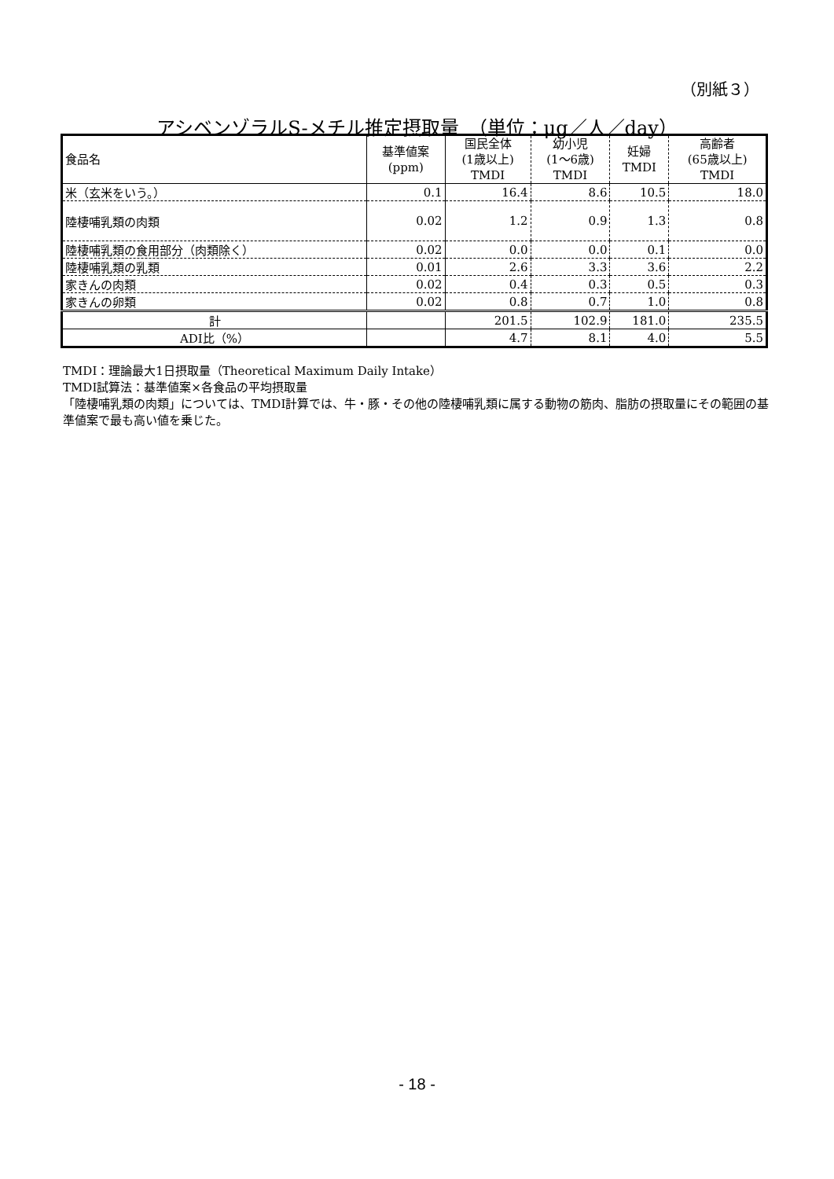（別紙３）
アシベンゾラルS-メチル推定摂取量　（単位：μg／人／day）
| 食品名 | 基準値案 (ppm) | 国民全体 (1歳以上) TMDI | 幼小児 (1～6歳) TMDI | 妊婦 TMDI | 高齢者 (65歳以上) TMDI |
| --- | --- | --- | --- | --- | --- |
| 米（玄米をいう。） | 0.1 | 16.4 | 8.6 | 10.5 | 18.0 |
| 陸棲哺乳類の肉類 | 0.02 | 1.2 | 0.9 | 1.3 | 0.8 |
| 陸棲哺乳類の食用部分（肉類除く） | 0.02 | 0.0 | 0.0 | 0.1 | 0.0 |
| 陸棲哺乳類の乳類 | 0.01 | 2.6 | 3.3 | 3.6 | 2.2 |
| 家きんの肉類 | 0.02 | 0.4 | 0.3 | 0.5 | 0.3 |
| 家きんの卵類 | 0.02 | 0.8 | 0.7 | 1.0 | 0.8 |
| 計 | | 201.5 | 102.9 | 181.0 | 235.5 |
| ADI比（%） | | 4.7 | 8.1 | 4.0 | 5.5 |
TMDI：理論最大1日摂取量（Theoretical Maximum Daily Intake）
TMDI試算法：基準値案×各食品の平均摂取量
「陸棲哺乳類の肉類」については、TMDI計算では、牛・豚・その他の陸棲哺乳類に属する動物の筋肉、脂肪の摂取量にその範囲の基準値案で最も高い値を乗じた。
- 18 -